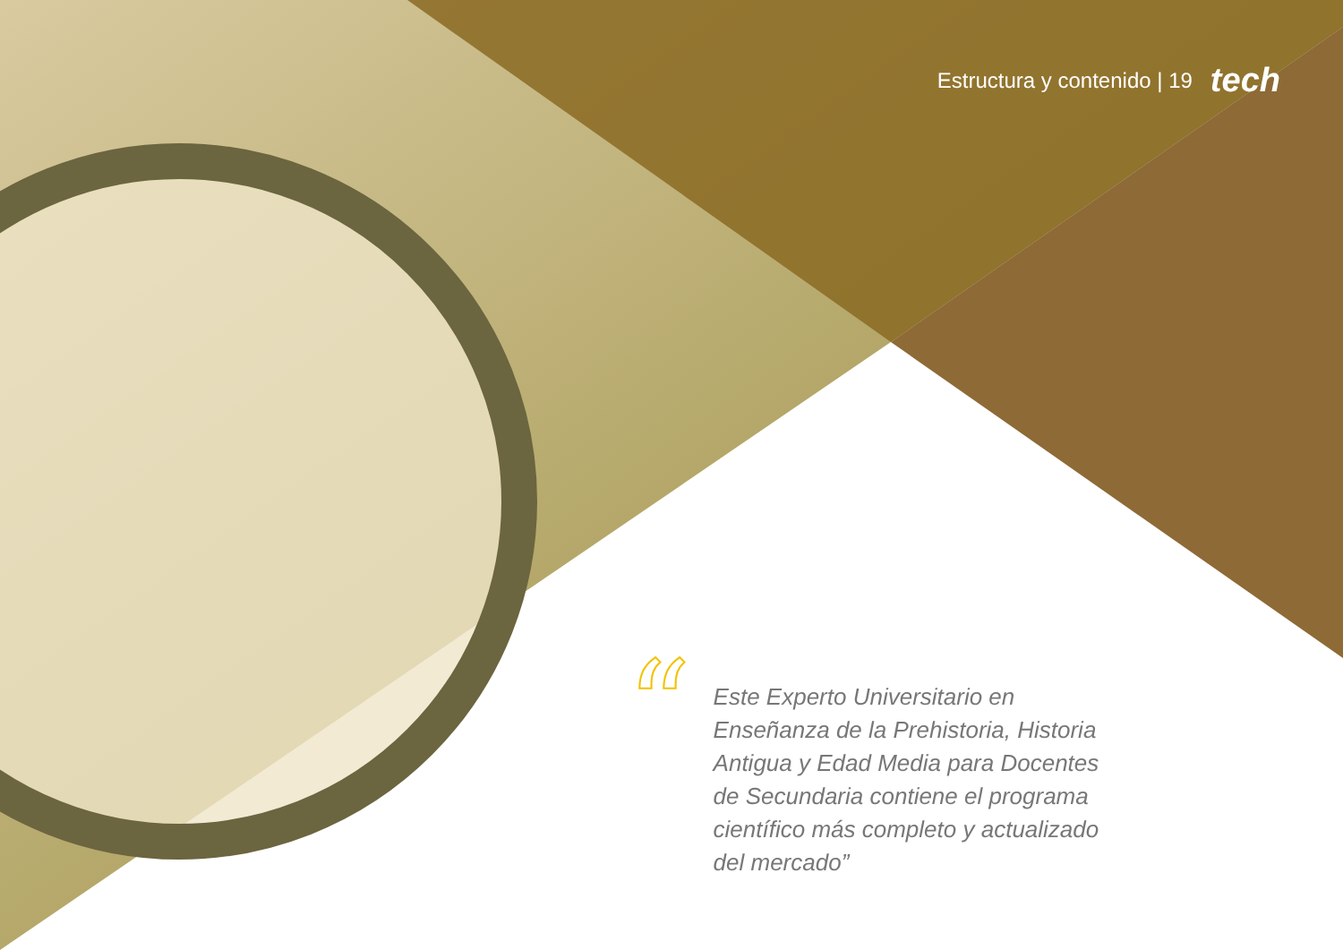Estructura y contenido | 19 tech
“
Este Experto Universitario en Enseñanza de la Prehistoria, Historia Antigua y Edad Media para Docentes de Secundaria contiene el programa científico más completo y actualizado del mercado”